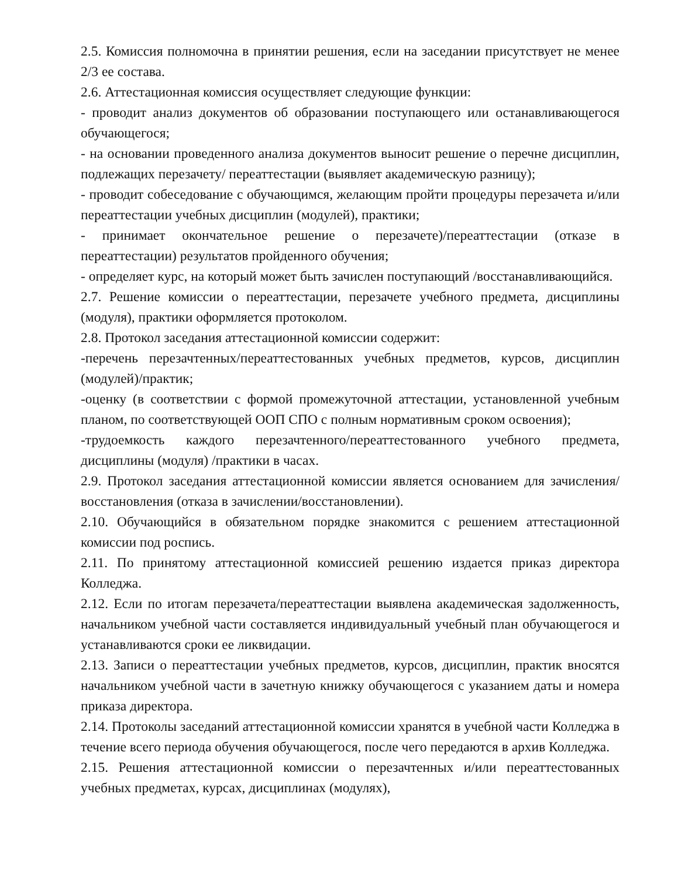2.5. Комиссия полномочна в принятии решения, если на заседании присутствует не менее 2/3 ее состава.
2.6. Аттестационная комиссия осуществляет следующие функции:
- проводит анализ документов об образовании поступающего или останавливающегося обучающегося;
- на основании проведенного анализа документов выносит решение о перечне дисциплин, подлежащих перезачету/ переаттестации (выявляет академическую разницу);
- проводит собеседование с обучающимся, желающим пройти процедуры перезачета и/или переаттестации учебных дисциплин (модулей), практики;
- принимает окончательное решение о перезачете)/переаттестации (отказе в переаттестации) результатов пройденного обучения;
- определяет курс, на который может быть зачислен поступающий /восстанавливающийся.
2.7. Решение комиссии о переаттестации, перезачете учебного предмета, дисциплины (модуля), практики оформляется протоколом.
2.8. Протокол заседания аттестационной комиссии содержит:
-перечень перезачтенных/переаттестованных учебных предметов, курсов, дисциплин (модулей)/практик;
-оценку (в соответствии с формой промежуточной аттестации, установленной учебным планом, по соответствующей ООП СПО с полным нормативным сроком освоения);
-трудоемкость каждого перезачтенного/переаттестованного учебного предмета, дисциплины (модуля) /практики в часах.
2.9. Протокол заседания аттестационной комиссии является основанием для зачисления/восстановления (отказа в зачислении/восстановлении).
2.10. Обучающийся в обязательном порядке знакомится с решением аттестационной комиссии под роспись.
2.11. По принятому аттестационной комиссией решению издается приказ директора Колледжа.
2.12. Если по итогам перезачета/переаттестации выявлена академическая задолженность, начальником учебной части составляется индивидуальный учебный план обучающегося и устанавливаются сроки ее ликвидации.
2.13. Записи о переаттестации учебных предметов, курсов, дисциплин, практик вносятся начальником учебной части в зачетную книжку обучающегося с указанием даты и номера приказа директора.
2.14. Протоколы заседаний аттестационной комиссии хранятся в учебной части Колледжа в течение всего периода обучения обучающегося, после чего передаются в архив Колледжа.
2.15. Решения аттестационной комиссии о перезачтенных и/или переаттестованных учебных предметах, курсах, дисциплинах (модулях),